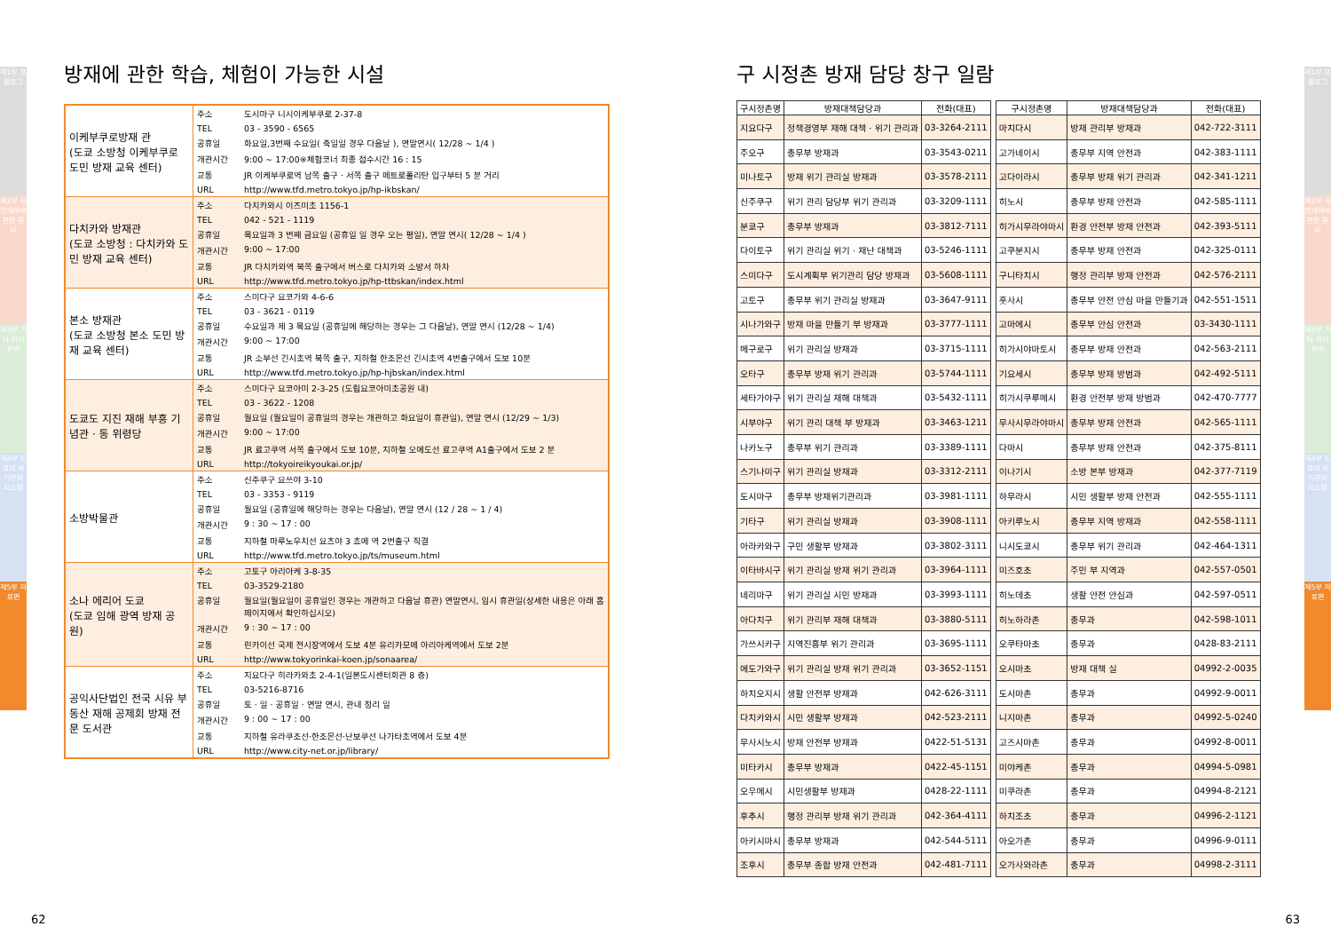제1부 프롤로그
제2부 자연재해에 관한 준비
제3부 기타 위기관리
제4부 도쿄의 위기관리 시스템
제5부 자료편
제1부 프롤로그
제2부 자연재해에 관한 준비
제3부 기타 위기관리
제4부 도쿄의 위기관리 시스템
제5부 자료편
방재에 관한 학습, 체험이 가능한 시설
| 이케부쿠로방재 관 (도쿄 소방청 이케부쿠로 도민 방재 교육 센터) | 주소 | 도시마구 니시이케부쿠로 2-37-8 |
| | TEL | 03 - 3590 - 6565 |
| | 공휴일 | 화요일,3번째 수요일( 축일일 경우 다음날 ), 연말연시( 12/28 ~ 1/4 ) |
| | 개관시간 | 9:00 ~ 17:00※체험코너 최종 접수시간 16 : 15 |
| | 교통 | JR 이케부쿠로역 남쪽 출구 · 서쪽 출구 메트로폴리탄 입구부터 5 분 거리 |
| | URL | http://www.tfd.metro.tokyo.jp/hp-ikbskan/ |
| 다치카와 방재관 (도쿄 소방청 : 다치카와 도민 방재 교육 센터) | 주소 | 다치카와시 이즈미초 1156-1 |
| | TEL | 042 - 521 - 1119 |
| | 공휴일 | 목요일과 3 번째 금요일 (공휴일 일 경우 오는 평일), 연말 연시( 12/28 ~ 1/4 ) |
| | 개관시간 | 9:00 ~ 17:00 |
| | 교통 | JR 다치카와역 북쪽 출구에서 버스로 다치카와 소방서 하차 |
| | URL | http://www.tfd.metro.tokyo.jp/hp-ttbskan/index.html |
| 본소 방재관 (도쿄 소방청 본소 도민 방재 교육 센터) | 주소 | 스미다구 요코가와 4-6-6 |
| | TEL | 03 - 3621 - 0119 |
| | 공휴일 | 수요일과 제 3 목요일 (공휴일에 해당하는 경우는 그 다음날), 연말 연시 (12/28 ~ 1/4) |
| | 개관시간 | 9:00 ~ 17:00 |
| | 교통 | JR 소부선 긴시초역 북쪽 출구, 지하철 한조몬선 긴시초역 4번출구에서 도보 10분 |
| | URL | http://www.tfd.metro.tokyo.jp/hp-hjbskan/index.html |
| 도쿄도 지진 재해 부흥 기념관 · 동 위령당 | 주소 | 스미다구 요코아미 2-3-25 (도립요코아미초공원 내) |
| | TEL | 03 - 3622 - 1208 |
| | 공휴일 | 월요일 (월요일이 공휴일의 경우는 개관하고 화요일이 휴관일), 연말 연시 (12/29 ~ 1/3) |
| | 개관시간 | 9:00 ~ 17:00 |
| | 교통 | JR 료고쿠역 서쪽 출구에서 도보 10분, 지하철 오에도선 료고쿠역 A1출구에서 도보 2 분 |
| | URL | http://tokyoireikyoukai.or.jp/ |
| 소방박물관 | 주소 | 신주쿠구 요쓰야 3-10 |
| | TEL | 03 - 3353 - 9119 |
| | 공휴일 | 월요일 (공휴일에 해당하는 경우는 다음날), 연말 연시 (12 / 28 ~ 1 / 4) |
| | 개관시간 | 9 : 30 ~ 17 : 00 |
| | 교통 | 지하철 마루노우치선 요츠야 3 쵸메 역 2번출구 직결 |
| | URL | http://www.tfd.metro.tokyo.jp/ts/museum.html |
| 소나 에리어 도쿄 (도쿄 임해 광역 방재 공원) | 주소 | 고토구 아리아케 3-8-35 |
| | TEL | 03-3529-2180 |
| | 공휴일 | 월요일(월요일이 공휴일인 경우는 개관하고 다음날 휴관) 연말연시, 임시 휴관일(상세한 내용은 아래 홈페이지에서 확인하십시오) |
| | 개관시간 | 9 : 30 ~ 17 : 00 |
| | 교통 | 린카이선 국제 전시장역에서 도보 4분 유리카모메 아리아케역에서 도보 2분 |
| | URL | http://www.tokyorinkai-koen.jp/sonaarea/ |
| 공익사단법인 전국 시유 부동산 재해 공제회 방재 전문 도서관 | 주소 | 지요다구 히라카와초 2-4-1(일본도시센터회관 8 층) |
| | TEL | 03-5216-8716 |
| | 공휴일 | 토 · 일 · 공휴일 · 연말 연시, 관내 정리 일 |
| | 개관시간 | 9 : 00 ~ 17 : 00 |
| | 교통 | 지하철 유라쿠조선·한조몬선·난보쿠선 나가타초역에서 도보 4분 |
| | URL | http://www.city-net.or.jp/library/ |
구 시정촌 방재 담당 창구 일람
| 구시정촌명 | 방재대책담당과 | 전화(대표) |
| --- | --- | --- |
| 지요다구 | 정책경영부 재해 대책 · 위기 관리과 | 03-3264-2111 |
| 주오구 | 총무부 방재과 | 03-3543-0211 |
| 미나토구 | 방재 위기 관리실 방재과 | 03-3578-2111 |
| 신주쿠구 | 위기 관리 담당부 위기 관리과 | 03-3209-1111 |
| 분쿄구 | 총무부 방재과 | 03-3812-7111 |
| 다이토구 | 위기 관리실 위기 · 재난 대책과 | 03-5246-1111 |
| 스미다구 | 도시계획부 위기관리 담당 방재과 | 03-5608-1111 |
| 고토구 | 총무부 위기 관리실 방재과 | 03-3647-9111 |
| 시나가와구 | 방재 마을 만들기 부 방재과 | 03-3777-1111 |
| 메구로구 | 위기 관리실 방재과 | 03-3715-1111 |
| 오타구 | 총무부 방재 위기 관리과 | 03-5744-1111 |
| 세타가야구 | 위기 관리실 재해 대책과 | 03-5432-1111 |
| 시부야구 | 위기 관리 대책 부 방재과 | 03-3463-1211 |
| 나카노구 | 총무부 위기 관리과 | 03-3389-1111 |
| 스기나미구 | 위기 관리실 방재과 | 03-3312-2111 |
| 도시마구 | 총무부 방재위기관리과 | 03-3981-1111 |
| 기타구 | 위기 관리실 방재과 | 03-3908-1111 |
| 아라카와구 | 구민 생활부 방재과 | 03-3802-3111 |
| 이타바시구 | 위기 관리실 방재 위기 관리과 | 03-3964-1111 |
| 네리마구 | 위기 관리실 시민 방재과 | 03-3993-1111 |
| 아다치구 | 위기 관리부 재해 대책과 | 03-3880-5111 |
| 가쓰시카구 | 지역진흥부 위기 관리과 | 03-3695-1111 |
| 에도가와구 | 위기 관리실 방재 위기 관리과 | 03-3652-1151 |
| 하치오지시 | 생활 안전부 방재과 | 042-626-3111 |
| 다치카와시 | 시민 생활부 방재과 | 042-523-2111 |
| 무사시노시 | 방재 안전부 방재과 | 0422-51-5131 |
| 미타카시 | 총무부 방재과 | 0422-45-1151 |
| 오우메시 | 시민생활부 방재과 | 0428-22-1111 |
| 후추시 | 행정 관리부 방재 위기 관리과 | 042-364-4111 |
| 아키시마시 | 총무부 방재과 | 042-544-5111 |
| 조후시 | 총무부 종합 방재 안전과 | 042-481-7111 |
| 구시정촌명 | 방재대책담당과 | 전화(대표) |
| --- | --- | --- |
| 마치다시 | 방재 관리부 방재과 | 042-722-3111 |
| 고가네이시 | 총무부 지역 안전과 | 042-383-1111 |
| 고다이라시 | 총무부 방재 위기 관리과 | 042-341-1211 |
| 히노시 | 총무부 방재 안전과 | 042-585-1111 |
| 히가시무라야마시 | 환경 안전부 방재 안전과 | 042-393-5111 |
| 고쿠분지시 | 총무부 방재 안전과 | 042-325-0111 |
| 구니타치시 | 행정 관리부 방재 안전과 | 042-576-2111 |
| 훗사시 | 총무부 안전 안심 마을 만들기과 | 042-551-1511 |
| 고마에시 | 총무부 안심 안전과 | 03-3430-1111 |
| 히가시야마토시 | 총무부 방재 안전과 | 042-563-2111 |
| 기요세시 | 총무부 방재 방범과 | 042-492-5111 |
| 히가시쿠루메시 | 환경 안전부 방재 방범과 | 042-470-7777 |
| 무사시무라야마시 | 총무부 방재 안전과 | 042-565-1111 |
| 다마시 | 총무부 방재 안전과 | 042-375-8111 |
| 이나기시 | 소방 본부 방재과 | 042-377-7119 |
| 하무라시 | 시민 생활부 방재 안전과 | 042-555-1111 |
| 아키루노시 | 총무부 지역 방재과 | 042-558-1111 |
| 니시도쿄시 | 총무부 위기 관리과 | 042-464-1311 |
| 미즈호초 | 주민 부 지역과 | 042-557-0501 |
| 히노데초 | 생활 안전 안심과 | 042-597-0511 |
| 히노하라촌 | 총무과 | 042-598-1011 |
| 오쿠타마초 | 총무과 | 0428-83-2111 |
| 오시마초 | 방재 대책 실 | 04992-2-0035 |
| 도시마촌 | 총무과 | 04992-9-0011 |
| 니지마촌 | 총무과 | 04992-5-0240 |
| 고즈시마촌 | 총무과 | 04992-8-0011 |
| 미야케촌 | 총무과 | 04994-5-0981 |
| 미쿠라촌 | 총무과 | 04994-8-2121 |
| 하치조초 | 총무과 | 04996-2-1121 |
| 아오가촌 | 총무과 | 04996-9-0111 |
| 오가사와라촌 | 총무과 | 04998-2-3111 |
62 63